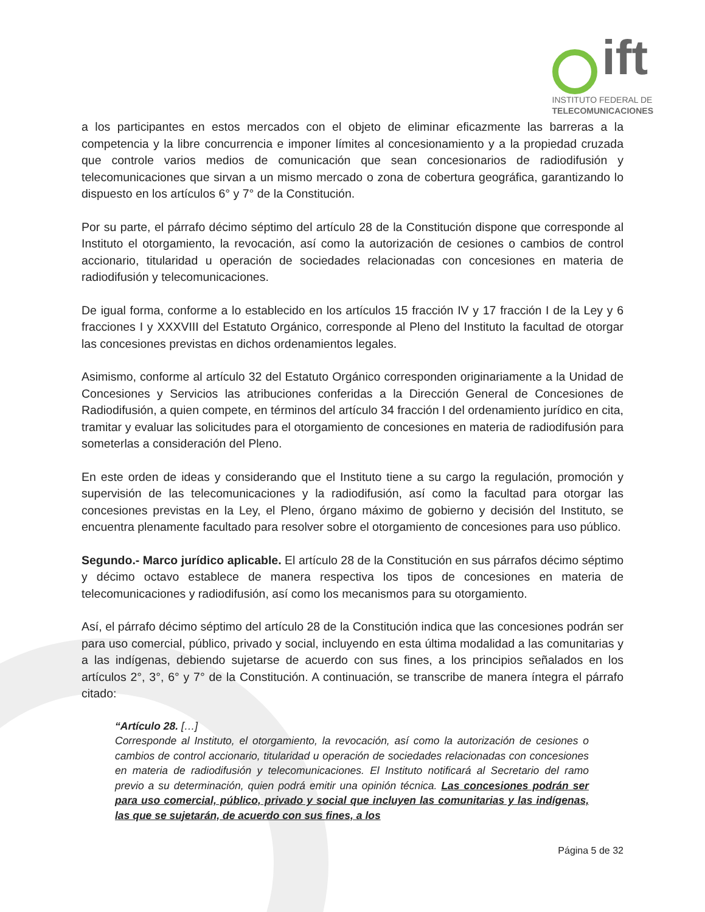ift
INSTITUTO FEDERAL DE
TELECOMUNICACIONES
a los participantes en estos mercados con el objeto de eliminar eficazmente las barreras a la competencia y la libre concurrencia e imponer límites al concesionamiento y a la propiedad cruzada que controle varios medios de comunicación que sean concesionarios de radiodifusión y telecomunicaciones que sirvan a un mismo mercado o zona de cobertura geográfica, garantizando lo dispuesto en los artículos 6° y 7° de la Constitución.
Por su parte, el párrafo décimo séptimo del artículo 28 de la Constitución dispone que corresponde al Instituto el otorgamiento, la revocación, así como la autorización de cesiones o cambios de control accionario, titularidad u operación de sociedades relacionadas con concesiones en materia de radiodifusión y telecomunicaciones.
De igual forma, conforme a lo establecido en los artículos 15 fracción IV y 17 fracción I de la Ley y 6 fracciones I y XXXVIII del Estatuto Orgánico, corresponde al Pleno del Instituto la facultad de otorgar las concesiones previstas en dichos ordenamientos legales.
Asimismo, conforme al artículo 32 del Estatuto Orgánico corresponden originariamente a la Unidad de Concesiones y Servicios las atribuciones conferidas a la Dirección General de Concesiones de Radiodifusión, a quien compete, en términos del artículo 34 fracción I del ordenamiento jurídico en cita, tramitar y evaluar las solicitudes para el otorgamiento de concesiones en materia de radiodifusión para someterlas a consideración del Pleno.
En este orden de ideas y considerando que el Instituto tiene a su cargo la regulación, promoción y supervisión de las telecomunicaciones y la radiodifusión, así como la facultad para otorgar las concesiones previstas en la Ley, el Pleno, órgano máximo de gobierno y decisión del Instituto, se encuentra plenamente facultado para resolver sobre el otorgamiento de concesiones para uso público.
Segundo.- Marco jurídico aplicable. El artículo 28 de la Constitución en sus párrafos décimo séptimo y décimo octavo establece de manera respectiva los tipos de concesiones en materia de telecomunicaciones y radiodifusión, así como los mecanismos para su otorgamiento.
Así, el párrafo décimo séptimo del artículo 28 de la Constitución indica que las concesiones podrán ser para uso comercial, público, privado y social, incluyendo en esta última modalidad a las comunitarias y a las indígenas, debiendo sujetarse de acuerdo con sus fines, a los principios señalados en los artículos 2°, 3°, 6° y 7° de la Constitución. A continuación, se transcribe de manera íntegra el párrafo citado:
“Artículo 28. […]
Corresponde al Instituto, el otorgamiento, la revocación, así como la autorización de cesiones o cambios de control accionario, titularidad u operación de sociedades relacionadas con concesiones en materia de radiodifusión y telecomunicaciones. El Instituto notificará al Secretario del ramo previo a su determinación, quien podrá emitir una opinión técnica. Las concesiones podrán ser para uso comercial, público, privado y social que incluyen las comunitarias y las indígenas, las que se sujetarán, de acuerdo con sus fines, a los
Página 5 de 32